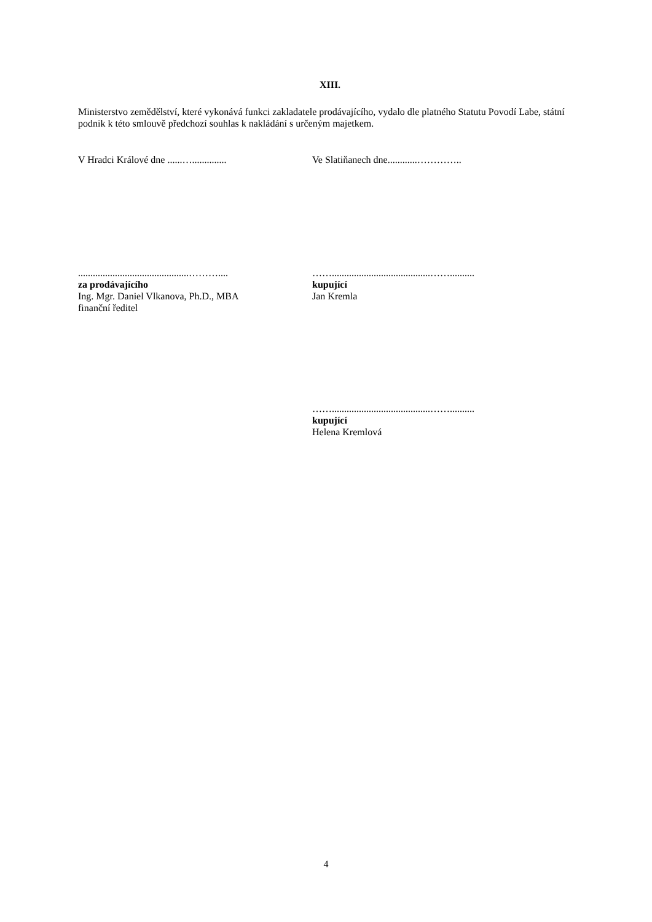XIII.
Ministerstvo zemědělství, které vykonává funkci zakladatele prodávajícího, vydalo dle platného Statutu Povodí Labe, státní podnik k této smlouvě předchozí souhlas k nakládání s určeným majetkem.
V Hradci Králové dne ......…..............
Ve Slatiňanech dne............…………..
.............................................………....
za prodávajícího
Ing. Mgr. Daniel Vlkanova, Ph.D., MBA
finanční ředitel
……........................................……..........
kupující
Jan Kremla
……........................................……..........
kupující
Helena Kremlová
4